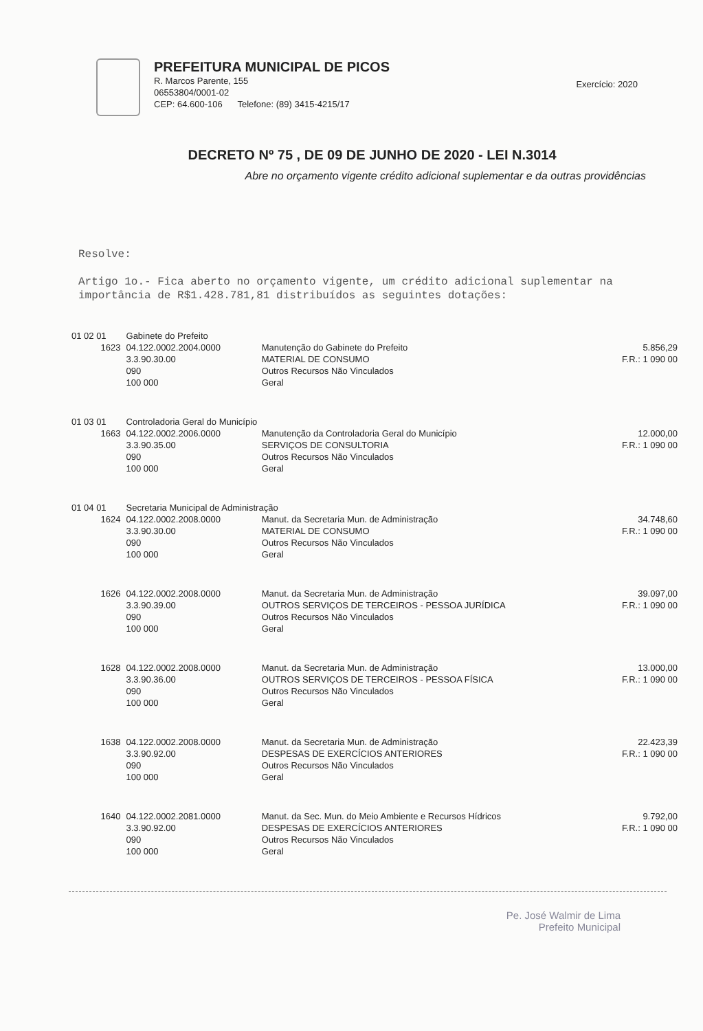PREFEITURA MUNICIPAL DE PICOS
R. Marcos Parente, 155
06553804/0001-02
CEP: 64.600-106 Telefone: (89) 3415-4215/17
Exercício: 2020
DECRETO Nº 75 , DE 09 DE JUNHO DE 2020 - LEI N.3014
Abre no orçamento vigente crédito adicional suplementar e da outras providências
Resolve:
Artigo 1o.- Fica aberto no orçamento vigente, um crédito adicional suplementar na importância de R$1.428.781,81 distribuídos as seguintes dotações:
| 01 02 01 | Gabinete do Prefeito | | |
| 1623 | 04.122.0002.2004.0000 3.3.90.30.00 090 100 000 | Manutenção do Gabinete do Prefeito MATERIAL DE CONSUMO Outros Recursos Não Vinculados Geral | 5.856,29 F.R.: 1 090 00 |
| 01 03 01 | Controladoria Geral do Município | | |
| 1663 | 04.122.0002.2006.0000 3.3.90.35.00 090 100 000 | Manutenção da Controladoria Geral do Município SERVIÇOS DE CONSULTORIA Outros Recursos Não Vinculados Geral | 12.000,00 F.R.: 1 090 00 |
| 01 04 01 | Secretaria Municipal de Administração | | |
| 1624 | 04.122.0002.2008.0000 3.3.90.30.00 090 100 000 | Manut. da Secretaria Mun. de Administração MATERIAL DE CONSUMO Outros Recursos Não Vinculados Geral | 34.748,60 F.R.: 1 090 00 |
| 1626 | 04.122.0002.2008.0000 3.3.90.39.00 090 100 000 | Manut. da Secretaria Mun. de Administração OUTROS SERVIÇOS DE TERCEIROS - PESSOA JURÍDICA Outros Recursos Não Vinculados Geral | 39.097,00 F.R.: 1 090 00 |
| 1628 | 04.122.0002.2008.0000 3.3.90.36.00 090 100 000 | Manut. da Secretaria Mun. de Administração OUTROS SERVIÇOS DE TERCEIROS - PESSOA FÍSICA Outros Recursos Não Vinculados Geral | 13.000,00 F.R.: 1 090 00 |
| 1638 | 04.122.0002.2008.0000 3.3.90.92.00 090 100 000 | Manut. da Secretaria Mun. de Administração DESPESAS DE EXERCÍCIOS ANTERIORES Outros Recursos Não Vinculados Geral | 22.423,39 F.R.: 1 090 00 |
| 1640 | 04.122.0002.2081.0000 3.3.90.92.00 090 100 000 | Manut. da Sec. Mun. do Meio Ambiente e Recursos Hídricos DESPESAS DE EXERCÍCIOS ANTERIORES Outros Recursos Não Vinculados Geral | 9.792,00 F.R.: 1 090 00 |
Pe. José Walmir de Lima
Prefeito Municipal